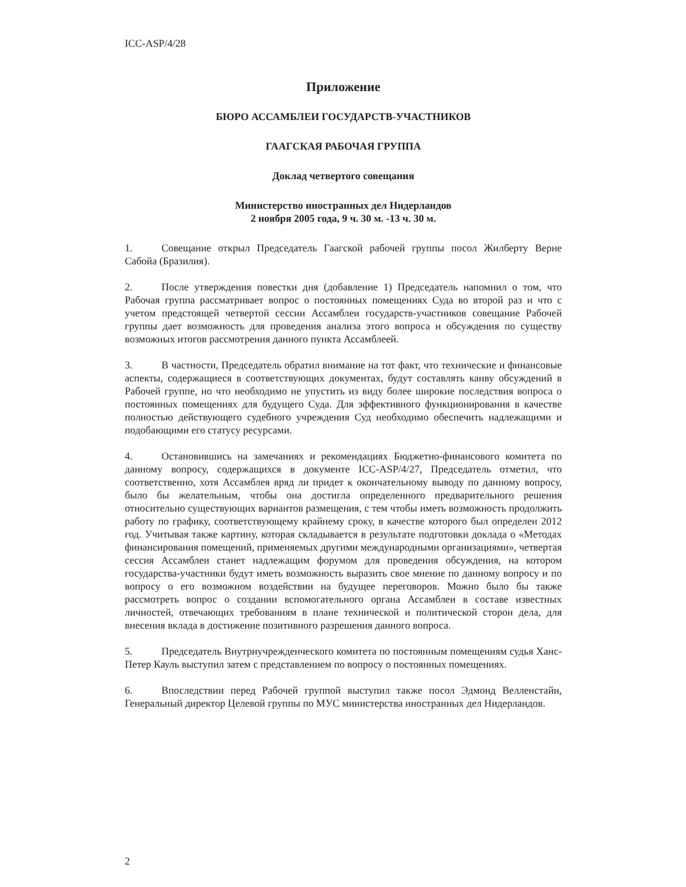ICC-ASP/4/28
Приложение
БЮРО АССАМБЛЕИ ГОСУДАРСТВ-УЧАСТНИКОВ
ГААГСКАЯ РАБОЧАЯ ГРУППА
Доклад четвертого совещания
Министерство иностранных дел Нидерландов
2 ноября 2005 года, 9 ч. 30 м. -13 ч. 30 м.
1. Совещание открыл Председатель Гаагской рабочей группы посол Жилберту Верне Сабойа (Бразилия).
2. После утверждения повестки дня (добавление 1) Председатель напомнил о том, что Рабочая группа рассматривает вопрос о постоянных помещениях Суда во второй раз и что с учетом предстоящей четвертой сессии Ассамблеи государств-участников совещание Рабочей группы дает возможность для проведения анализа этого вопроса и обсуждения по существу возможных итогов рассмотрения данного пункта Ассамблеей.
3. В частности, Председатель обратил внимание на тот факт, что технические и финансовые аспекты, содержащиеся в соответствующих документах, будут составлять канву обсуждений в Рабочей группе, но что необходимо не упустить из виду более широкие последствия вопроса о постоянных помещениях для будущего Суда. Для эффективного функционирования в качестве полностью действующего судебного учреждения Суд необходимо обеспечить надлежащими и подобающими его статусу ресурсами.
4. Остановившись на замечаниях и рекомендациях Бюджетно-финансового комитета по данному вопросу, содержащихся в документе ICC-ASP/4/27, Председатель отметил, что соответственно, хотя Ассамблея вряд ли придет к окончательному выводу по данному вопросу, было бы желательным, чтобы она достигла определенного предварительного решения относительно существующих вариантов размещения, с тем чтобы иметь возможность продолжить работу по графику, соответствующему крайнему сроку, в качестве которого был определен 2012 год. Учитывая также картину, которая складывается в результате подготовки доклада о «Методах финансирования помещений, применяемых другими международными организациями», четвертая сессия Ассамблеи станет надлежащим форумом для проведения обсуждения, на котором государства-участники будут иметь возможность выразить свое мнение по данному вопросу и по вопросу о его возможном воздействии на будущее переговоров. Можно было бы также рассмотреть вопрос о создании вспомогательного органа Ассамблеи в составе известных личностей, отвечающих требованиям в плане технической и политической сторон дела, для внесения вклада в достижение позитивного разрешения данного вопроса.
5. Председатель Внутриучрежденческого комитета по постоянным помещениям судья Ханс-Петер Кауль выступил затем с представлением по вопросу о постоянных помещениях.
6. Впоследствии перед Рабочей группой выступил также посол Эдмонд Велленстайн, Генеральный директор Целевой группы по МУС министерства иностранных дел Нидерландов.
2